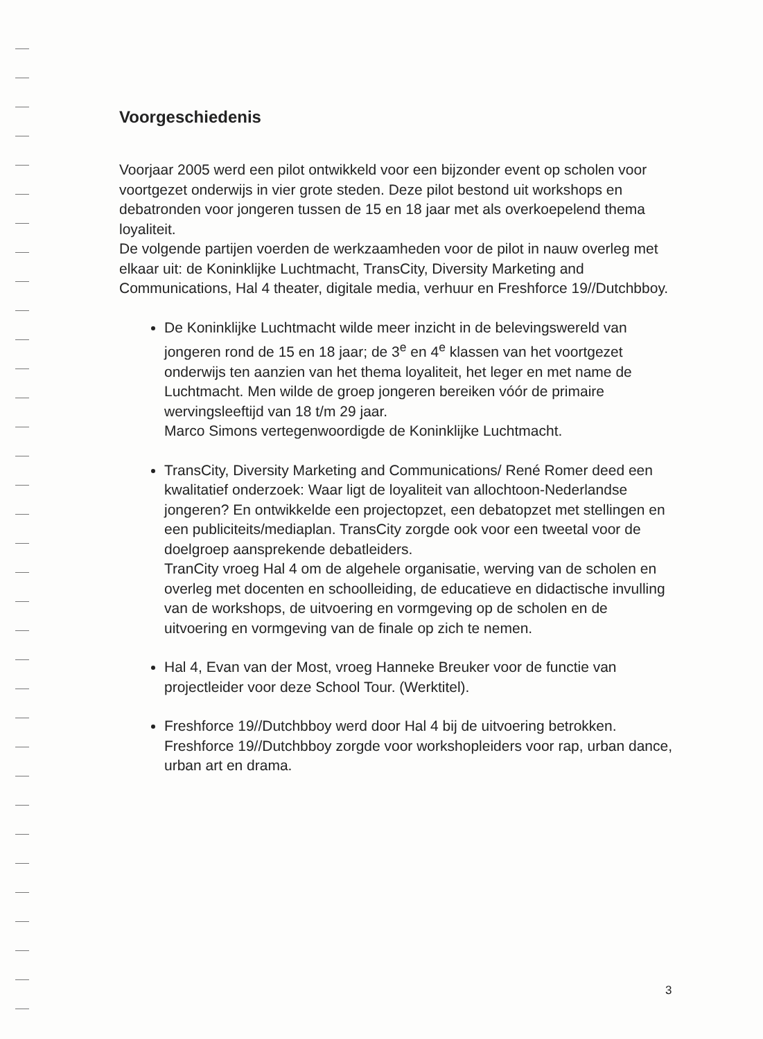Voorgeschiedenis
Voorjaar 2005 werd een pilot ontwikkeld voor een bijzonder event op scholen voor voortgezet onderwijs in vier grote steden. Deze pilot bestond uit workshops en debatronden voor jongeren tussen de 15 en 18 jaar met als overkoepelend thema loyaliteit.
De volgende partijen voerden de werkzaamheden voor de pilot in nauw overleg met elkaar uit: de Koninklijke Luchtmacht, TransCity, Diversity Marketing and Communications, Hal 4 theater, digitale media, verhuur en Freshforce 19//Dutchbboy.
De Koninklijke Luchtmacht wilde meer inzicht in de belevingswereld van jongeren rond de 15 en 18 jaar; de 3<sup>e</sup> en 4<sup>e</sup> klassen van het voortgezet onderwijs ten aanzien van het thema loyaliteit, het leger en met name de Luchtmacht. Men wilde de groep jongeren bereiken vóór de primaire wervingsleeftijd van 18 t/m 29 jaar.
Marco Simons vertegenwoordigde de Koninklijke Luchtmacht.
TransCity, Diversity Marketing and Communications/ René Romer deed een kwalitatief onderzoek: Waar ligt de loyaliteit van allochtoon-Nederlandse jongeren? En ontwikkelde een projectopzet, een debatopzet met stellingen en een publiciteits/mediaplan. TransCity zorgde ook voor een tweetal voor de doelgroep aansprekende debatleiders.
TranCity vroeg Hal 4 om de algehele organisatie, werving van de scholen en overleg met docenten en schoolleiding, de educatieve en didactische invulling van de workshops, de uitvoering en vormgeving op de scholen en de uitvoering en vormgeving van de finale op zich te nemen.
Hal 4, Evan van der Most, vroeg Hanneke Breuker voor de functie van projectleider voor deze School Tour. (Werktitel).
Freshforce 19//Dutchbboy werd door Hal 4 bij de uitvoering betrokken. Freshforce 19//Dutchbboy zorgde voor workshopleiders voor rap, urban dance, urban art en drama.
3